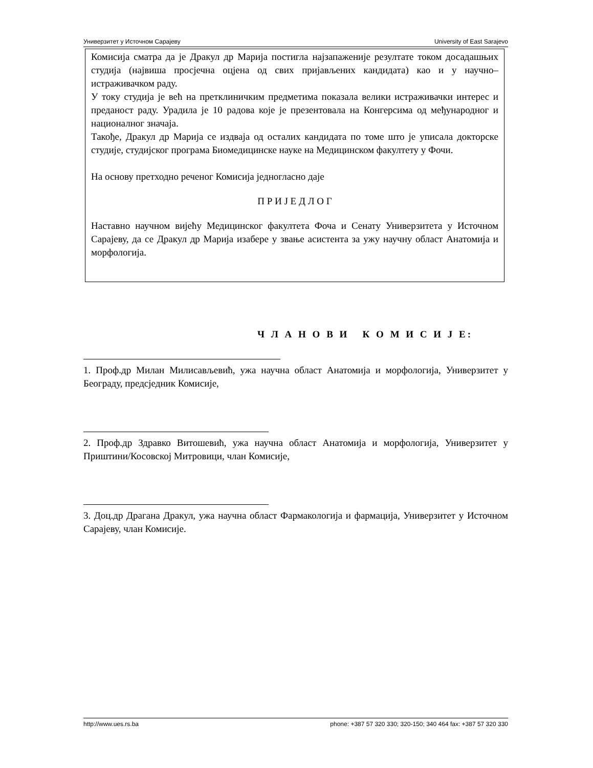Универзитет у Источном Сарајеву University of East Sarajevo
Комисија сматра да је Дракул др Марија постигла најзапаженије резултате током досадашњих студија (највиша просјечна оцјена од свих пријављених кандидата) као и у научно– истраживачком раду.
У току студија је већ на претклиничким предметима показала велики истраживачки интерес и преданост раду. Урадила је 10 радова које је презентовала на Конгерсима од међународног и националног значаја.
Такође, Дракул др Марија се издваја од осталих кандидата по томе што је уписала докторске студије, студијског програма Биомедицинске науке на Медицинском факултету у Фочи.
На основу претходно реченог Комисија једногласно даје
П Р И Ј Е Д Л О Г
Наставно научном вијећу Медицинског факултета Фоча и Сенату Универзитета у Источном Сарајеву, да се Дракул др Марија изабере у звање асистента за ужу научну област Анатомија и морфологија.
Ч Л А Н О В И К О М И С И Ј Е:
1. Проф.др Милан Милисављевић, ужа научна област Анатомија и морфологија, Универзитет у Београду, предсједник Комисије,
2. Проф.др Здравко Витошевић, ужа научна област Анатомија и морфологија, Универзитет у Приштини/Косовској Митровици, члан Комисије,
3. Доц.др Драгана Дракул, ужа научна област Фармакологија и фармација, Универзитет у Источном Сарајеву, члан Комисије.
http://www.ues.rs.ba phone: +387 57 320 330; 320-150; 340 464 fax: +387 57 320 330